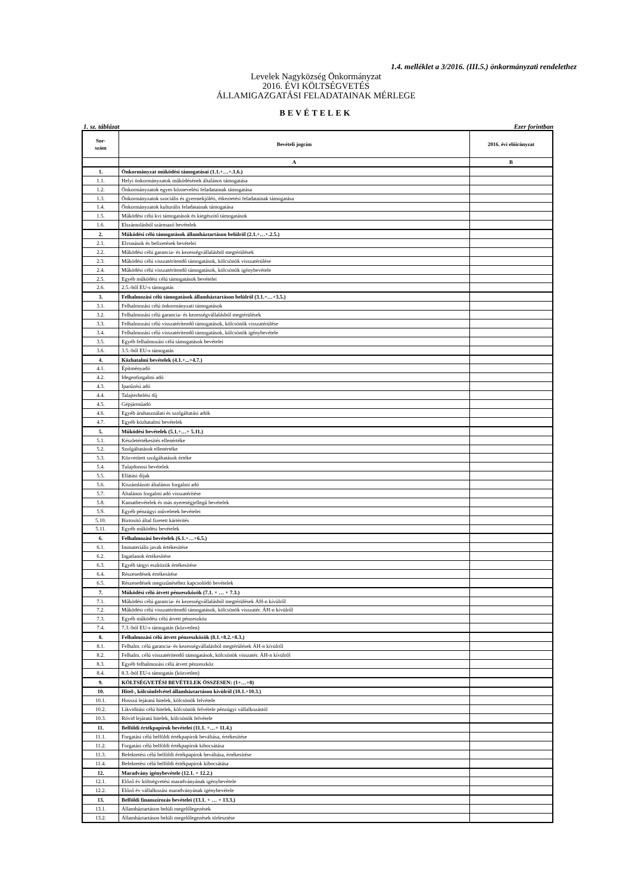1.4. melléklet a 3/2016. (III.5.) önkormányzati rendelethez
Levelek Nagyközség Önkormányzat
2016. ÉVI KÖLTSÉGVETÉS
ÁLLAMIGAZGATÁSI FELADATAINAK MÉRLEGE
BEVÉTELEK
1. sz. táblázat Ezer forintban
| Sor- szám | Bevételi jogcím | 2016. évi előirányzat |
| --- | --- | --- |
| | A | B |
| 1. | Önkormányzat működési támogatásai (1.1.+…+.1.6.) | |
| 1.1. | Helyi önkormányzatok működésének általános támogatása | |
| 1.2. | Önkormányzatok egyes köznevelési feladatainak támogatása | |
| 1.3. | Önkormányzatok szociális és gyermekjóléti, étkeztetési feladatainak támogatása | |
| 1.4. | Önkormányzatok kulturális feladatainak támogatása | |
| 1.5. | Működési célú kvi támogatások és kiegészítő támogatások | |
| 1.6. | Elszámolásból származó bevételek | |
| 2. | Működési célú támogatások államháztartáson belülről (2.1.+…+.2.5.) | |
| 2.1. | Elvonások és befizetések bevételei | |
| 2.2. | Működési célú garancia- és kezességvállalásból megtérülések | |
| 2.3. | Működési célú visszatérítendő támogatások, kölcsönök visszatérülése | |
| 2.4. | Működési célú visszatérítendő támogatások, kölcsönök igénybevétele | |
| 2.5. | Egyéb működési célú támogatások bevételei | |
| 2.6. | 2.5.-ből EU-s támogatás | |
| 3. | Felhalmozási célú támogatások államháztartáson belülről (3.1.+…+3.5.) | |
| 3.1. | Felhalmozási célú önkormányzati támogatások | |
| 3.2. | Felhalmozási célú garancia- és kezességvállalásból megtérülések | |
| 3.3. | Felhalmozási célú visszatérítendő támogatások, kölcsönök visszatérülése | |
| 3.4. | Felhalmozási célú visszatérítendő támogatások, kölcsönök igénybevétele | |
| 3.5. | Egyéb felhalmozási célú támogatások bevételei | |
| 3.6. | 3.5.-ből EU-s támogatás | |
| 4. | Közhatalmi bevételek (4.1.+...+4.7.) | |
| 4.1. | Építményadó | |
| 4.2. | Idegenforgalmi adó | |
| 4.3. | Iparűzési adó | |
| 4.4. | Talajterhelési díj | |
| 4.5. | Gépjárműadó | |
| 4.6. | Egyéb áruhasználati és szolgáltatási adók | |
| 4.7. | Egyéb közhatalmi bevételek | |
| 5. | Működési bevételek (5.1.+…+ 5.11.) | |
| 5.1. | Készletértékesítés ellenértéke | |
| 5.2. | Szolgáltatások ellenértéke | |
| 5.3. | Közvetített szolgáltatások értéke | |
| 5.4. | Tulajdonosi bevételek | |
| 5.5. | Ellátási díjak | |
| 5.6. | Kiszámlázott általános forgalmi adó | |
| 5.7. | Általános forgalmi adó visszatérítése | |
| 5.8. | Kamatbevételek és más nyereségjellegű bevételek | |
| 5.9. | Egyéb pénzügyi műveletek bevételei | |
| 5.10. | Biztosító által fizetett kártérítés | |
| 5.11. | Egyéb működési bevételek | |
| 6. | Felhalmozási bevételek (6.1.+…+6.5.) | |
| 6.1. | Immateriális javak értékesítése | |
| 6.2. | Ingatlanok értékesítése | |
| 6.3. | Egyéb tárgyi eszközök értékesítése | |
| 6.4. | Részesedések értékesítése | |
| 6.5. | Részesedések megszűnéséhez kapcsolódó bevételek | |
| 7. | Működési célú átvett pénzeszközök (7.1. + … + 7.3.) | |
| 7.1. | Működési célú garancia- és kezességvállalásból megtérülések ÁH-n kívülről | |
| 7.2. | Működési célú visszatérítendő támogatások, kölcsönök visszatér. ÁH-n kívülről | |
| 7.3. | Egyéb működési célú átvett pénzeszköz | |
| 7.4. | 7.3.-ból EU-s támogatás (közvetlen) | |
| 8. | Felhalmozási célú átvett pénzeszközök (8.1.+8.2.+8.3.) | |
| 8.1. | Felhalm. célú garancia- és kezességvállalásból megtérülések ÁH-n kívülről | |
| 8.2. | Felhalm. célú visszatérítendő támogatások, kölcsönök visszatér. ÁH-n kívülről | |
| 8.3. | Egyéb felhalmozási célú átvett pénzeszköz | |
| 8.4. | 8.3.-ból EU-s támogatás (közvetlen) | |
| 9. | KÖLTSÉGVETÉSI BEVÉTELEK ÖSSZESEN: (1+…+8) | |
| 10. | Hitel-, kölcsönfelvétel államháztartáson kívülről (10.1.+10.3.) | |
| 10.1. | Hosszú lejáratú hitelek, kölcsönök felvétele | |
| 10.2. | Likviditási célú hitelek, kölcsönök felvétele pénzügyi vállalkozástól | |
| 10.3. | Rövid lejáratú hitelek, kölcsönök felvétele | |
| 11. | Belföldi értékpapírok bevételei (11.1. +…+ 11.4.) | |
| 11.1. | Forgatási célú belföldi értékpapírok beváltása, értékesítése | |
| 11.2. | Forgatási célú belföldi értékpapírok kibocsátása | |
| 11.3. | Befektetési célú belföldi értékpapírok beváltása, értékesítése | |
| 11.4. | Befektetési célú belföldi értékpapírok kibocsátása | |
| 12. | Maradvány igénybevétele (12.1. + 12.2.) | |
| 12.1. | Előző év költségvetési maradványának igénybevétele | |
| 12.2. | Előző év vállalkozási maradványának igénybevétele | |
| 13. | Belföldi finanszírozás bevételei (13.1. + … + 13.3.) | |
| 13.1. | Államháztartáson belüli megelőlegezések | |
| 13.2. | Államháztartáson belüli megelőlegezések törlesztése | |